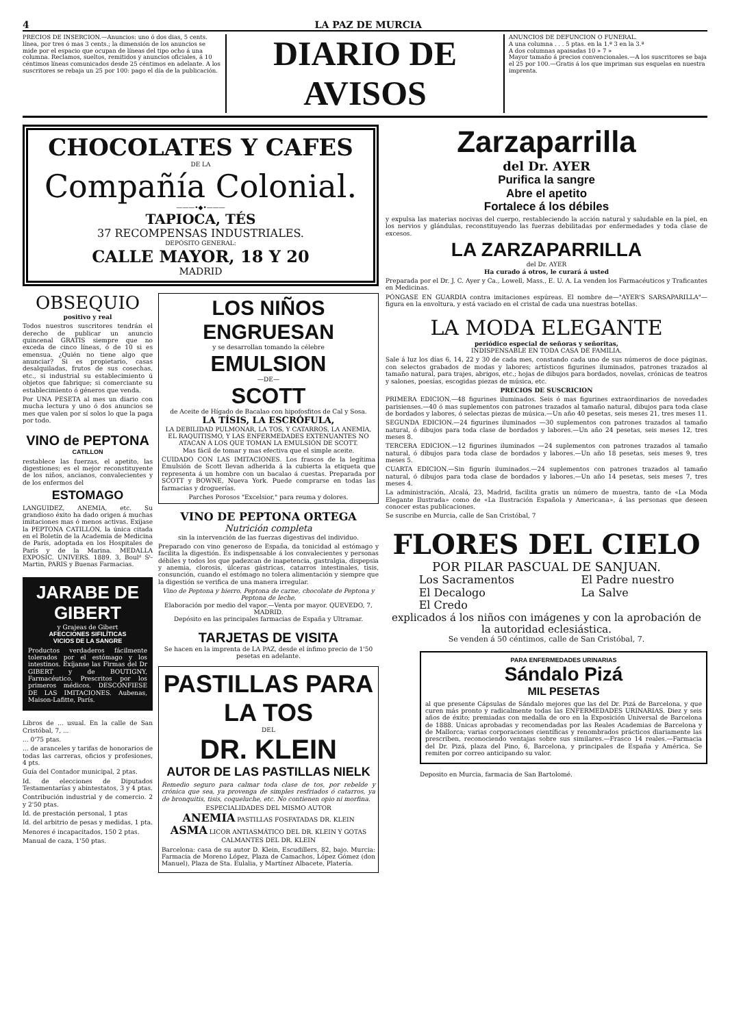4 LA PAZ DE MURCIA
PRECIOS DE INSERCION.—Anuncios: uno ó dos dias, 5 cents. línea, por tres ó mas 3 cents.; la dimensión de los anuncios se mide por el espacio que ocupan de líneas del tipo ocho á una columna. Reclamos, sueltos, remitidos y anuncios oficiales, á 10 céntimos líneas comunicados desde 25 céntimos en adelante. A los suscritores se rebaja un 25 por 100: pago el día de la publicación.
DIARIO DE AVISOS
ANUNCIOS DE DEFUNCION O FUNERAL.
A una columna . . . 5 ptas. en la 1.ª 3 en la 3.ª
A dos columnas apaisadas 10 » 7 »
Mayor tamaño á precios convencionales.—A los suscritores se baja el 25 por 100.—Gratis á los que impriman sus esquelas en nuestra imprenta.
CHOCOLATES Y CAFES
DE LA
Compañía Colonial.
———•◆•———
TAPIOCA, TÉS
37 RECOMPENSAS INDUSTRIALES.
DEPÓSITO GENERAL:
CALLE MAYOR, 18 Y 20
MADRID
OBSEQUIO
positivo y real
Todos nuestros suscritores tendrán el derecho de publicar un anuncio quincenal GRATIS siempre que no exceda de cinco líneas, ó de 10 si es emensua. ¿Quién no tiene algo que anunciar? Si es propietario, casas desalquiladas, frutos de sus cosechas, etc., si industrial su establecimiento ú objetos que fabrique; si comerciante su establecimiento ó géneros que venda.
Por UNA PESETA al mes un diario con mucha lectura y uno ó dos anuncios se mes que valen por sí solos lo que la paga por todo.
VINO de PEPTONA
CATILLON
restablece las fuerzas, el apetito, las digestiones; es el mejor reconstituyente de los niños, ancianos, convalecientes y de los enfermos del
ESTOMAGO
LANGUIDEZ, ANEMIA, etc. Su grandioso éxito ha dado origen á muchas imitaciones mas ó menos activas. Exíjase la PEPTONA CATILLON, la única citada en el Boletín de la Academia de Medicina de París, adoptada en los Hospitales de París y de la Marina. MEDALLA EXPOSIC. UNIVERS. 1889. 3, Boulᵈ Sᵗ-Martin, PARIS y Buenas Farmacias.
JARABE DE GIBERT
y Grajeas de Gibert
AFECCIONES SIFILÍTICAS
VICIOS DE LA SANGRE
Productos verdaderos fácilmente tolerados por el estómago y los intestinos. Exíjanse las Firmas del Dr GIBERT y de BOUTIGNY, Farmacéutico. Prescritos por los primeros médicos. DESCONFIESE DE LAS IMITACIONES. Aubenas, Maison-Lafitte, París.
Libros de ... usual. En la calle de San Cristóbal, 7, ...
... 0'75 ptas.
... de aranceles y tarifas de honorarios de todas las carreras, oficios y profesiones, 4 pts.
Guía del Contador municipal, 2 ptas.
Id. de elecciones de Diputados Testamentarías y abintestatos, 3 y 4 ptas.
Contribución industrial y de comercio. 2 y 2'50 ptas.
Id. de prestación personal, 1 ptas
Id. del arbitrio de pesas y medidas, 1 pta.
Menores é incapacitados, 150 2 ptas.
Manual de caza, 1'50 ptas.
LOS NIÑOS ENGRUESAN
y se desarrollan tomando la célebre
EMULSION
—DE—
SCOTT
de Aceite de Hígado de Bacalao con hipofosfitos de Cal y Sosa.
LA TÍSIS, LA ESCRÓFULA,
LA DEBILIDAD PULMONAR, LA TOS, Y CATARROS, LA ANEMIA, EL RAQUITISMO, Y LAS ENFERMEDADES EXTENUANTES NO ATACAN Á LOS QUE TOMAN LA EMULSIÓN DE SCOTT.
Mas fácil de tomar y mas efectiva que el simple aceite.
CUIDADO CON LAS IMITACIONES. Los frascos de la legítima Emulsión de Scott llevan adherida á la cubierta la etiqueta que representa á un hombre con un bacalao á cuestas. Preparada por SCOTT y BOWNE, Nueva York. Puede comprarse en todas las farmacias y droguerías.
Parches Porosos "Excelsior," para reuma y dolores.
VINO DE PEPTONA ORTEGA
Nutrición completa
sin la intervención de las fuerzas digestivas del individuo.
Preparado con vino generoso de España, da tonicidad al estómago y facilita la digestión. Es indispensable á los convalecientes y personas débiles y todos los que padezcan de inapetencia, gastralgia, dispepsia y anemia, clorosis, úlceras gástricas, catarros intestinales, tisis, consunción, cuando el estómago no tolera alimentación y siempre que la digestión se verifica de una manera irregular.
Vino de Peptona y hierro. Peptona de carne, chocolate de Peptona y Peptona de leche,
Elaboración por medio del vapor.—Venta por mayor. QUEVEDO, 7, MADRID.
Depósito en las principales farmacias de España y Ultramar.
TARJETAS DE VISITA
Se hacen en la imprenta de LA PAZ, desde el ínfimo precio de 1'50 pesetas en adelante.
PASTILLAS PARA LA TOS
DEL
DR. KLEIN
AUTOR DE LAS PASTILLAS NIELK
Remedio seguro para calmar toda clase de tos, por rebelde y crónica que sea, ya provenga de simples resfriados ó catarros, ya de bronquitis, tisis, coqueluche, etc. No contienen opio ni morfina.
ESPECIALIDADES DEL MISMO AUTOR
ANEMIA PASTILLAS FOSFATADAS DR. KLEIN
ASMA LICOR ANTIASMÁTICO DEL DR. KLEIN Y GOTAS CALMANTES DEL DR. KLEIN
Barcelona: casa de su autor D. Klein, Escudillers, 82, bajo. Murcia: Farmacia de Moreno López, Plaza de Camachos, López Gómez (don Manuel), Plaza de Sta. Eulalia, y Martínez Albacete, Platería.
Zarzaparrilla
del Dr. AYER
Purifica la sangre
Abre el apetito
Fortalece á los débiles
y expulsa las materias nocivas del cuerpo, restableciendo la acción natural y saludable en la piel, en los nervios y glándulas, reconstituyendo las fuerzas debilitadas por enfermedades y toda clase de excesos.
LA ZARZAPARRILLA
del Dr. AYER
Ha curado á otros, le curará á usted
Preparada por el Dr. J. C. Ayer y Ca., Lowell, Mass., E. U. A. La venden los Farmacéuticos y Traficantes en Medicinas.
PÓNGASE EN GUARDIA contra imitaciones espúreas. El nombre de—"AYER'S SARSAPARILLA"—figura en la envoltura, y está vaciado en el cristal de cada una nuestras botellas.
LA MODA ELEGANTE
periódico especial de señoras y señoritas,
INDISPENSABLE EN TODA CASA DE FAMILIA.
Sale á luz los días 6, 14, 22 y 30 de cada mes, constando cada uno de sus números de doce páginas, con selectos grabados de modas y labores; artísticos figurines iluminados, patrones trazados al tamaño natural, para trajes, abrigos, etc.; hojas de dibujos para bordados, novelas, crónicas de teatros y salones, poesías, escogidas piezas de música, etc.
PRECIOS DE SUSCRICION
PRIMERA EDICION.—48 figurines iluminados. Seis ó mas figurines extraordinarios de novedades parisienses.—40 ó mas suplementos con patrones trazados al tamaño natural, dibujos para toda clase de bordados y labores, ó selectas piezas de música.—Un año 40 pesetas, seis meses 21, tres meses 11.
SEGUNDA EDICION.—24 figurines iluminados —30 suplementos con patrones trazados al tamaño natural, ó dibujos para toda clase de bordados y labores.—Un año 24 pesetas, seis meses 12, tres meses 8.
TERCERA EDICION.—12 figurines iluminados —24 suplementos con patrones trazados al tamaño natural, ó dibujos para toda clase de bordados y labores.—Un año 18 pesetas, seis meses 9, tres meses 5.
CUARTA EDICION.—Sin figurín iluminados.—24 suplementos con patrones trazados al tamaño natural, ó dibujos para toda clase de bordados y labores.—Un año 14 pesetas, seis meses 7, tres meses 4.
La administración, Alcalá, 23, Madrid, facilita gratis un número de muestra, tanto de «La Moda Elegante Ilustrada» como de «La Ilustración Española y Americana», á las personas que deseen conocer estas publicaciones.
Se suscribe en Murcia, calle de San Cristóbal, 7
FLORES DEL CIELO
POR PILAR PASCUAL DE SANJUAN.
Los Sacramentos
El Decalogo
El Credo
El Padre nuestro
La Salve
explicados á los niños con imágenes y con la aprobación de la autoridad eclesiástica.
Se venden á 50 céntimos, calle de San Cristóbal, 7.
PARA ENFERMEDADES URINARIAS
Sándalo Pizá
MIL PESETAS
al que presente Cápsulas de Sándalo mejores que las del Dr. Pizá de Barcelona, y que curen más pronto y radicalmente todas las ENFERMEDADES URINARIAS. Diez y seis años de éxito; premiadas con medalla de oro en la Exposición Universal de Barcelona de 1888. Unicas aprobadas y recomendadas por las Reales Academias de Barcelona y de Mallorca; varias corporaciones científicas y renombrados prácticos diariamente las prescriben, reconociendo ventajas sobre sus similares.—Frasco 14 reales.—Farmacia del Dr. Pizá, plaza del Pino, 6, Barcelona, y principales de España y América. Se remiten por correo anticipando su valor.
Deposito en Murcia, farmacia de San Bartolomé.